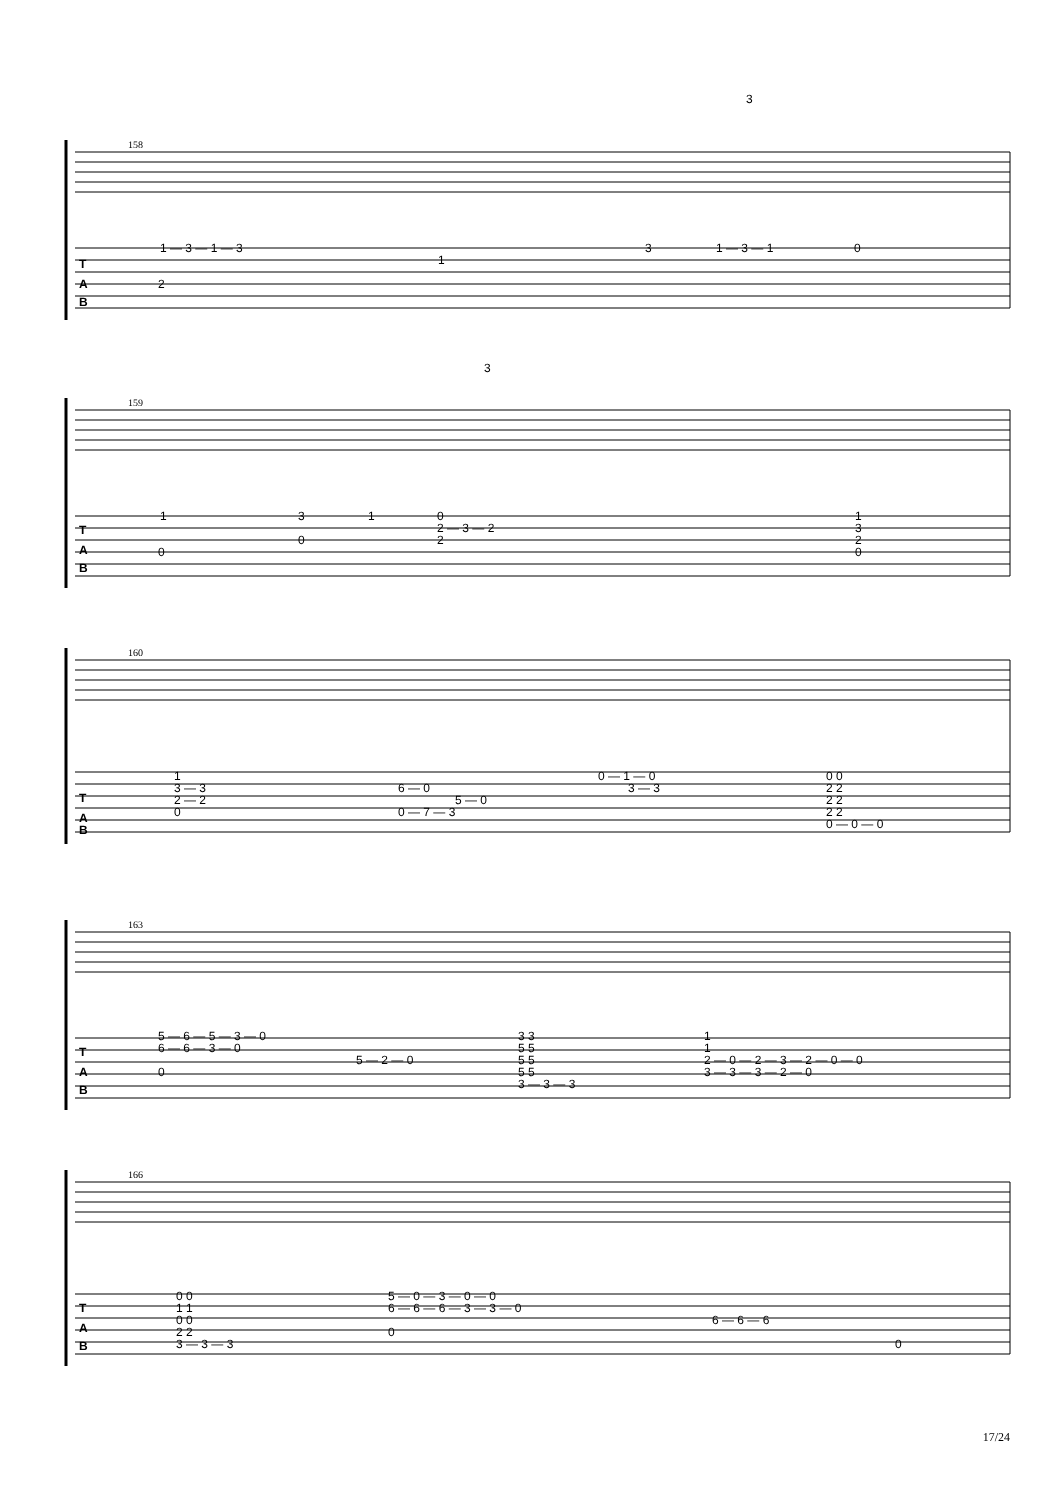158
159
160
163
166
T
A
B
T
A
B
T
A
B
T
A
B
T
A
B
1 — 3 — 1 — 3
1
2
3
1 — 3 — 1
0
1
3
1
0
2 — 3 — 2
2
0
0
1
3
2
0
1
3 — 3
2 — 2
0
6 — 0
5 — 0
0 — 7 — 3
0 — 1 — 0
3 — 3
0 0
2 2
2 2
2 2
0 — 0 — 0
5 — 6 — 5 — 3 — 0
6 — 6 — 3 — 0
5 — 2 — 0
0
3 3
5 5
5 5
5 5
3 — 3 — 3
1
1
2 — 0 — 2 — 3 — 2 — 0 — 0
3 — 3 — 3 — 2 — 0
0 0
1 1
0 0
2 2
3 — 3 — 3
5 — 0 — 3 — 0 — 0
6 — 6 — 6 — 3 — 3 — 0
6 — 6 — 6
0
0
3
3
17/24